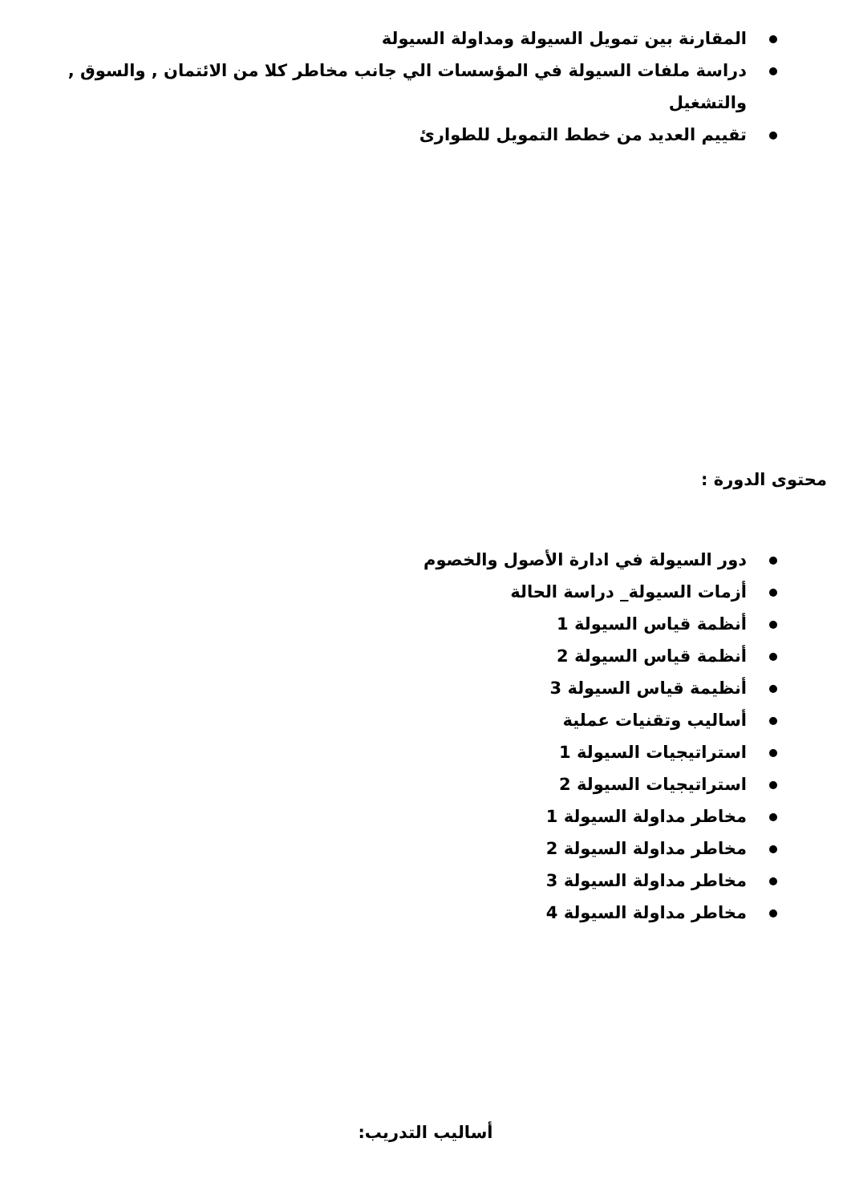المقارنة بين تمويل السيولة ومداولة السيولة
دراسة ملفات السيولة في المؤسسات الي جانب مخاطر كلا من الائتمان , والسوق , والتشغيل
تقييم العديد من خطط التمويل للطوارئ
محتوى الدورة :
دور السيولة في ادارة الأصول والخصوم
أزمات السيولة_ دراسة الحالة
أنظمة قياس السيولة 1
أنظمة قياس السيولة 2
أنظيمة قياس السيولة 3
أساليب وتقنيات عملية
استراتيجيات السيولة 1
استراتيجيات السيولة 2
مخاطر مداولة السيولة 1
مخاطر مداولة السيولة 2
مخاطر مداولة السيولة 3
مخاطر مداولة السيولة 4
أساليب التدريب: